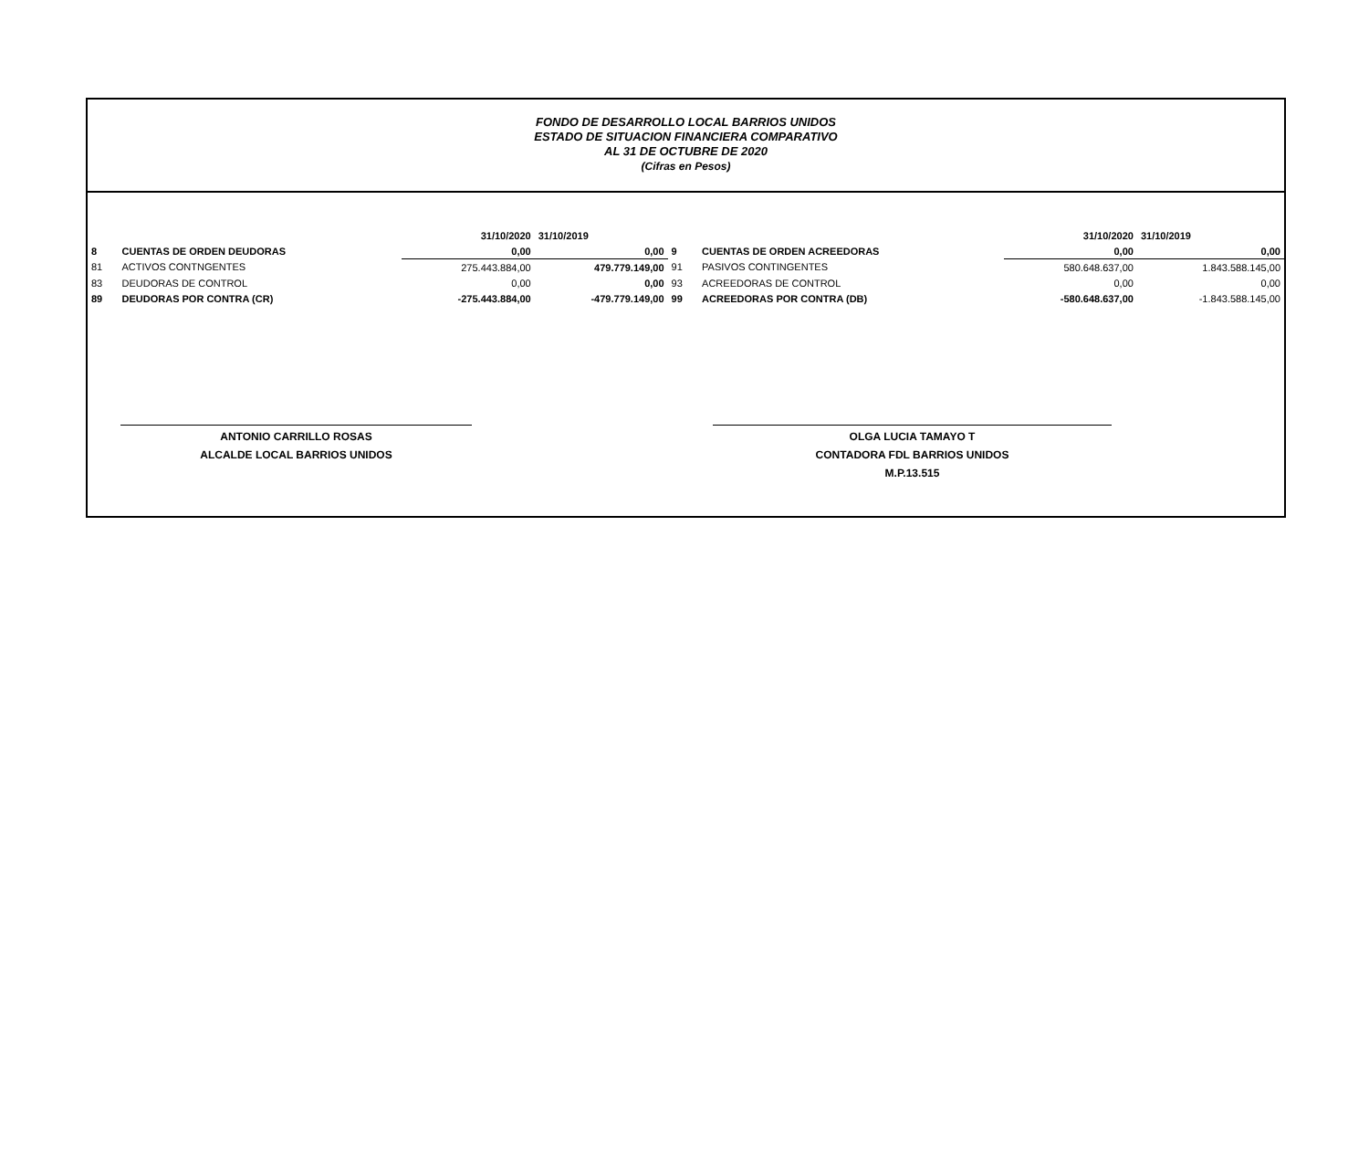FONDO DE DESARROLLO LOCAL BARRIOS UNIDOS
ESTADO DE SITUACION FINANCIERA COMPARATIVO
AL 31 DE OCTUBRE DE 2020
(Cifras en Pesos)
| | | 31/10/2020 | 31/10/2019 | | | 31/10/2020 | 31/10/2019 |
| 8 | CUENTAS DE ORDEN DEUDORAS | 0,00 | 0,00 | 9 | CUENTAS DE ORDEN ACREEDORAS | 0,00 | 0,00 |
| 81 | ACTIVOS CONTNGENTES | 275.443.884,00 | 479.779.149,00 | 91 | PASIVOS CONTINGENTES | 580.648.637,00 | 1.843.588.145,00 |
| 83 | DEUDORAS DE CONTROL | 0,00 | 0,00 | 93 | ACREEDORAS DE CONTROL | 0,00 | 0,00 |
| 89 | DEUDORAS POR CONTRA (CR) | -275.443.884,00 | -479.779.149,00 | 99 | ACREEDORAS POR CONTRA (DB) | -580.648.637,00 | -1.843.588.145,00 |
ANTONIO CARRILLO ROSAS
ALCALDE LOCAL BARRIOS UNIDOS
OLGA LUCIA TAMAYO T
CONTADORA FDL BARRIOS UNIDOS
M.P.13.515